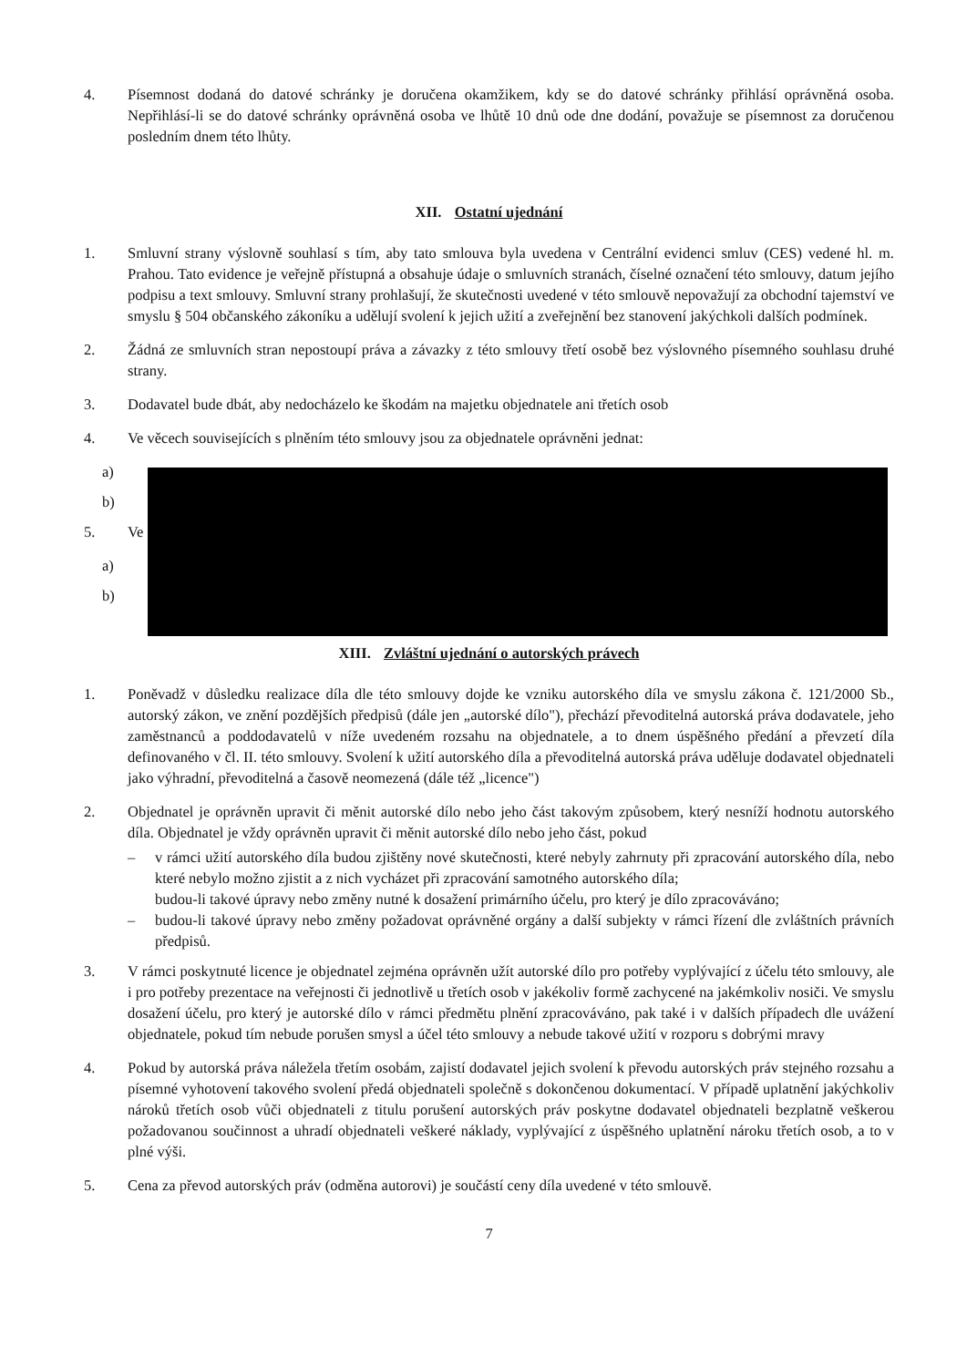4. Písemnost dodaná do datové schránky je doručena okamžikem, kdy se do datové schránky přihlásí oprávněná osoba. Nepřihlásí-li se do datové schránky oprávněná osoba ve lhůtě 10 dnů ode dne dodání, považuje se písemnost za doručenou posledním dnem této lhůty.
XII. Ostatní ujednání
1. Smluvní strany výslovně souhlasí s tím, aby tato smlouva byla uvedena v Centrální evidenci smluv (CES) vedené hl. m. Prahou. Tato evidence je veřejně přístupná a obsahuje údaje o smluvních stranách, číselné označení této smlouvy, datum jejího podpisu a text smlouvy. Smluvní strany prohlašují, že skutečnosti uvedené v této smlouvě nepovažují za obchodní tajemství ve smyslu § 504 občanského zákoníku a udělují svolení k jejich užití a zveřejnění bez stanovení jakýchkoli dalších podmínek.
2. Žádná ze smluvních stran nepostoupí práva a závazky z této smlouvy třetí osobě bez výslovného písemného souhlasu druhé strany.
3. Dodavatel bude dbát, aby nedocházelo ke škodám na majetku objednatele ani třetích osob
4. Ve věcech souvisejících s plněním této smlouvy jsou za objednatele oprávněni jednat:
a)
b)
5. Ve
a)
b)
XIII. Zvláštní ujednání o autorských právech
1. Poněvadž v důsledku realizace díla dle této smlouvy dojde ke vzniku autorského díla ve smyslu zákona č. 121/2000 Sb., autorský zákon, ve znění pozdějších předpisů (dále jen „autorské dílo"), přechází převoditelná autorská práva dodavatele, jeho zaměstnanců a poddodavatelů v níže uvedeném rozsahu na objednatele, a to dnem úspěšného předání a převzetí díla definovaného v čl. II. této smlouvy. Svolení k užití autorského díla a převoditelná autorská práva uděluje dodavatel objednateli jako výhradní, převoditelná a časově neomezená (dále též „licence")
2. Objednatel je oprávněn upravit či měnit autorské dílo nebo jeho část takovým způsobem, který nesníží hodnotu autorského díla. Objednatel je vždy oprávněn upravit či měnit autorské dílo nebo jeho část, pokud
– v rámci užití autorského díla budou zjištěny nové skutečnosti, které nebyly zahrnuty při zpracování autorského díla, nebo které nebylo možno zjistit a z nich vycházet při zpracování samotného autorského díla;
budou-li takové úpravy nebo změny nutné k dosažení primárního účelu, pro který je dílo zpracováváno;
– budou-li takové úpravy nebo změny požadovat oprávněné orgány a další subjekty v rámci řízení dle zvláštních právních předpisů.
3. V rámci poskytnuté licence je objednatel zejména oprávněn užít autorské dílo pro potřeby vyplývající z účelu této smlouvy, ale i pro potřeby prezentace na veřejnosti či jednotlivě u třetích osob v jakékoliv formě zachycené na jakémkoliv nosiči. Ve smyslu dosažení účelu, pro který je autorské dílo v rámci předmětu plnění zpracováváno, pak také i v dalších případech dle uvážení objednatele, pokud tím nebude porušen smysl a účel této smlouvy a nebude takové užití v rozporu s dobrými mravy
4. Pokud by autorská práva náležela třetím osobám, zajistí dodavatel jejich svolení k převodu autorských práv stejného rozsahu a písemné vyhotovení takového svolení předá objednateli společně s dokončenou dokumentací. V případě uplatnění jakýchkoliv nároků třetích osob vůči objednateli z titulu porušení autorských práv poskytne dodavatel objednateli bezplatně veškerou požadovanou součinnost a uhradí objednateli veškeré náklady, vyplývající z úspěšného uplatnění nároku třetích osob, a to v plné výši.
5. Cena za převod autorských práv (odměna autorovi) je součástí ceny díla uvedené v této smlouvě.
7